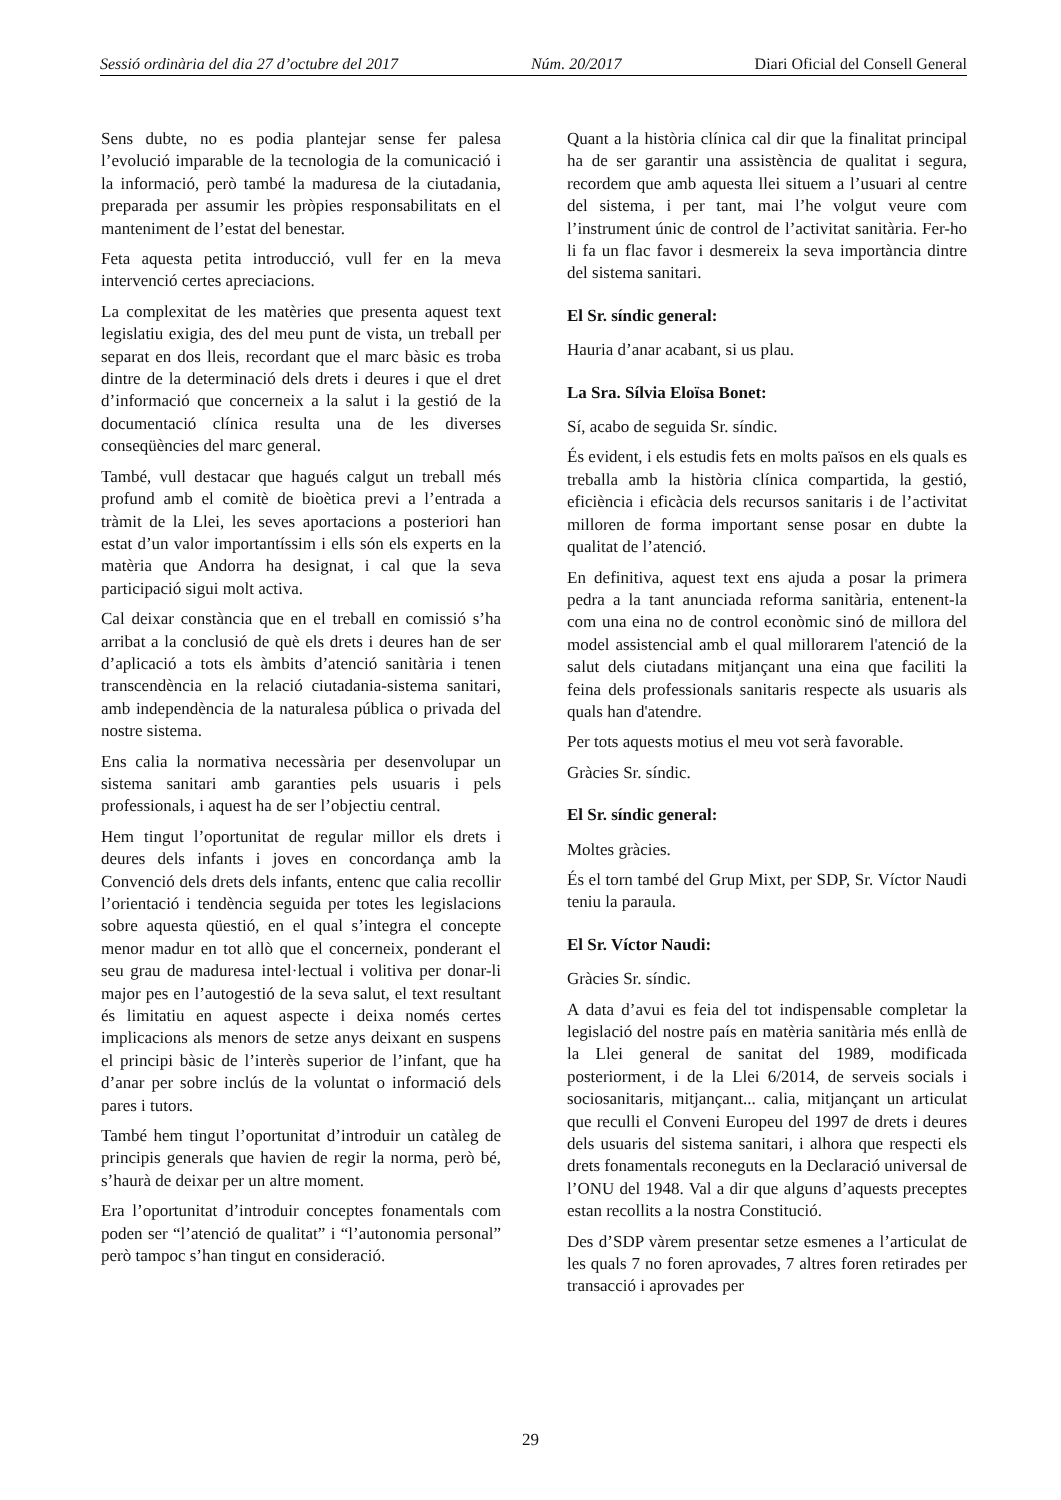Sessió ordinària del dia 27 d’octubre del 2017 Núm. 20/2017 Diari Oficial del Consell General
Sens dubte, no es podia plantejar sense fer palesa l’evolució imparable de la tecnologia de la comunicació i la informació, però també la maduresa de la ciutadania, preparada per assumir les pròpies responsabilitats en el manteniment de l’estat del benestar.
Feta aquesta petita introducció, vull fer en la meva intervenció certes apreciacions.
La complexitat de les matèries que presenta aquest text legislatiu exigia, des del meu punt de vista, un treball per separat en dos lleis, recordant que el marc bàsic es troba dintre de la determinació dels drets i deures i que el dret d’informació que concerneix a la salut i la gestió de la documentació clínica resulta una de les diverses conseqüències del marc general.
També, vull destacar que hagués calgut un treball més profund amb el comitè de bioètica previ a l’entrada a tràmit de la Llei, les seves aportacions a posteriori han estat d’un valor importantíssim i ells són els experts en la matèria que Andorra ha designat, i cal que la seva participació sigui molt activa.
Cal deixar constància que en el treball en comissió s’ha arribat a la conclusió de què els drets i deures han de ser d’aplicació a tots els àmbits d’atenció sanitària i tenen transcendència en la relació ciutadania-sistema sanitari, amb independència de la naturalesa pública o privada del nostre sistema.
Ens calia la normativa necessària per desenvolupar un sistema sanitari amb garanties pels usuaris i pels professionals, i aquest ha de ser l’objectiu central.
Hem tingut l’oportunitat de regular millor els drets i deures dels infants i joves en concordança amb la Convenció dels drets dels infants, entenc que calia recollir l’orientació i tendència seguida per totes les legislacions sobre aquesta qüestió, en el qual s’integra el concepte menor madur en tot allò que el concerneix, ponderant el seu grau de maduresa intel·lectual i volitiva per donar-li major pes en l’autogestió de la seva salut, el text resultant és limitatiu en aquest aspecte i deixa només certes implicacions als menors de setze anys deixant en suspens el principi bàsic de l’interès superior de l’infant, que ha d’anar per sobre inclús de la voluntat o informació dels pares i tutors.
També hem tingut l’oportunitat d’introduir un catàleg de principis generals que havien de regir la norma, però bé, s’haurà de deixar per un altre moment.
Era l’oportunitat d’introduir conceptes fonamentals com poden ser “l’atenció de qualitat” i “l’autonomia personal” però tampoc s’han tingut en consideració.
Quant a la història clínica cal dir que la finalitat principal ha de ser garantir una assistència de qualitat i segura, recordem que amb aquesta llei situem a l’usuari al centre del sistema, i per tant, mai l’he volgut veure com l’instrument únic de control de l’activitat sanitària. Fer-ho li fa un flac favor i desmereix la seva importància dintre del sistema sanitari.
El Sr. síndic general:
Hauria d’anar acabant, si us plau.
La Sra. Sílvia Eloïsa Bonet:
Sí, acabo de seguida Sr. síndic.
És evident, i els estudis fets en molts països en els quals es treballa amb la història clínica compartida, la gestió, eficiència i eficàcia dels recursos sanitaris i de l’activitat milloren de forma important sense posar en dubte la qualitat de l’atenció.
En definitiva, aquest text ens ajuda a posar la primera pedra a la tant anunciada reforma sanitària, entenent-la com una eina no de control econòmic sinó de millora del model assistencial amb el qual millorarem l'atenció de la salut dels ciutadans mitjançant una eina que faciliti la feina dels professionals sanitaris respecte als usuaris als quals han d'atendre.
Per tots aquests motius el meu vot serà favorable.
Gràcies Sr. síndic.
El Sr. síndic general:
Moltes gràcies.
És el torn també del Grup Mixt, per SDP, Sr. Víctor Naudi teniu la paraula.
El Sr. Víctor Naudi:
Gràcies Sr. síndic.
A data d’avui es feia del tot indispensable completar la legislació del nostre país en matèria sanitària més enllà de la Llei general de sanitat del 1989, modificada posteriorment, i de la Llei 6/2014, de serveis socials i sociosanitaris, mitjançant... calia, mitjançant un articulat que reculli el Conveni Europeu del 1997 de drets i deures dels usuaris del sistema sanitari, i alhora que respecti els drets fonamentals reconeguts en la Declaració universal de l’ONU del 1948. Val a dir que alguns d’aquests preceptes estan recollits a la nostra Constitució.
Des d’SDP vàrem presentar setze esmenes a l’articulat de les quals 7 no foren aprovades, 7 altres foren retirades per transacció i aprovades per
29